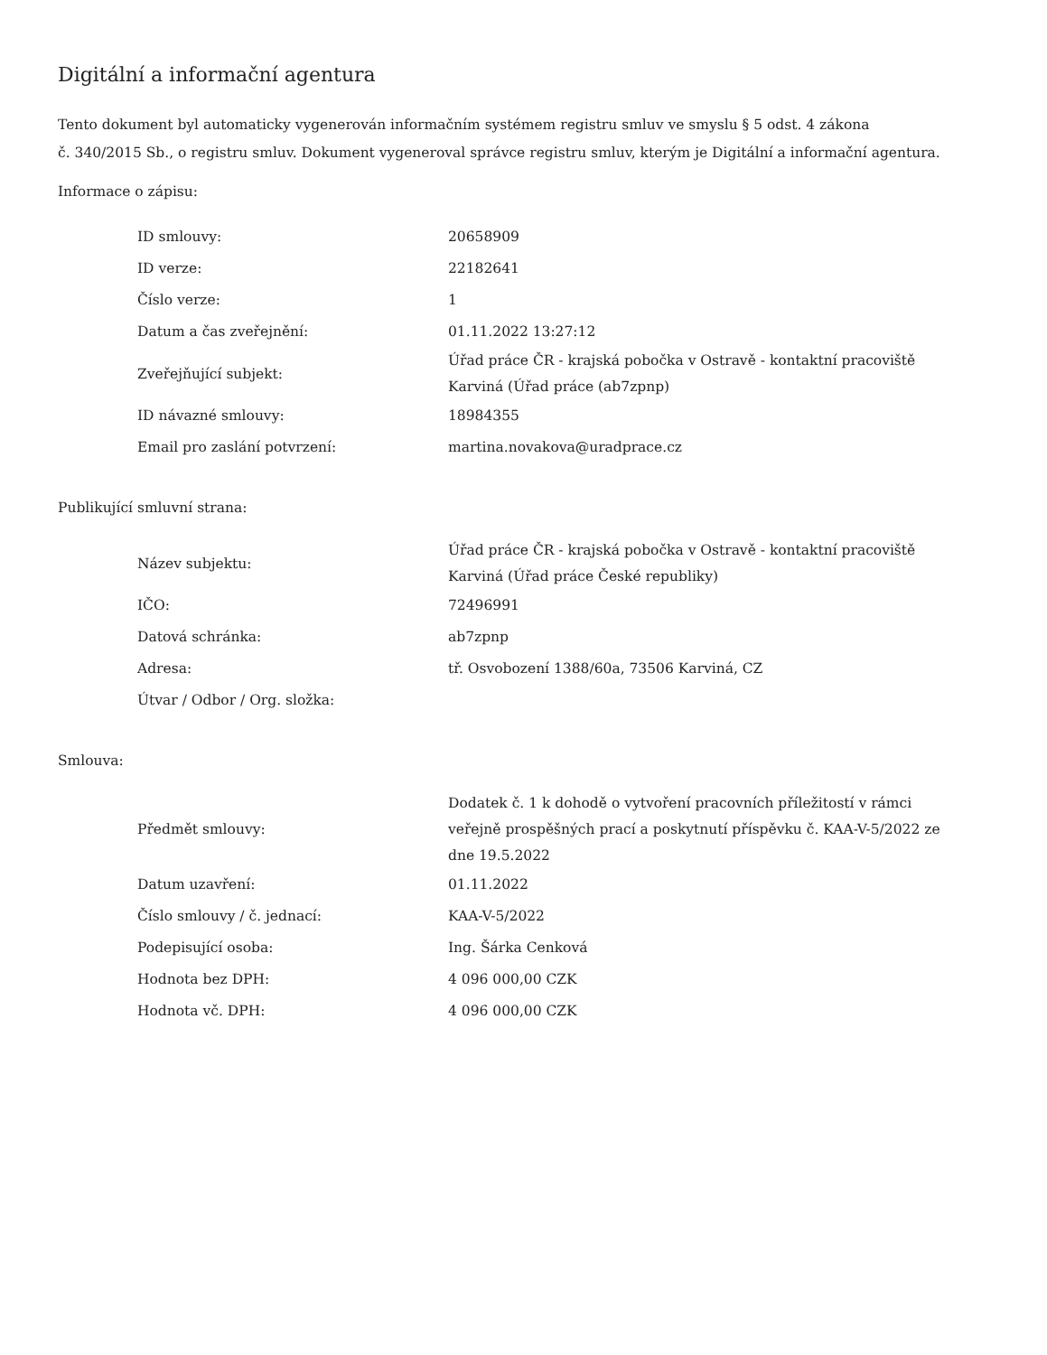Digitální a informační agentura
Tento dokument byl automaticky vygenerován informačním systémem registru smluv ve smyslu § 5 odst. 4 zákona
č. 340/2015 Sb., o registru smluv. Dokument vygeneroval správce registru smluv, kterým je Digitální a informační agentura.
Informace o zápisu:
| ID smlouvy: | 20658909 |
| ID verze: | 22182641 |
| Číslo verze: | 1 |
| Datum a čas zveřejnění: | 01.11.2022 13:27:12 |
| Zveřejňující subjekt: | Úřad práce ČR - krajská pobočka v Ostravě - kontaktní pracoviště Karviná (Úřad práce (ab7zpnp) |
| ID návazné smlouvy: | 18984355 |
| Email pro zaslání potvrzení: | martina.novakova@uradprace.cz |
Publikující smluvní strana:
| Název subjektu: | Úřad práce ČR - krajská pobočka v Ostravě - kontaktní pracoviště Karviná (Úřad práce České republiky) |
| IČO: | 72496991 |
| Datová schránka: | ab7zpnp |
| Adresa: | tř. Osvobození 1388/60a, 73506 Karviná, CZ |
| Útvar / Odbor / Org. složka: | |
Smlouva:
| Předmět smlouvy: | Dodatek č. 1 k dohodě o vytvoření pracovních příležitostí v rámci veřejně prospěšných prací a poskytnutí příspěvku č. KAA-V-5/2022 ze dne 19.5.2022 |
| Datum uzavření: | 01.11.2022 |
| Číslo smlouvy / č. jednací: | KAA-V-5/2022 |
| Podepisující osoba: | Ing. Šárka Cenková |
| Hodnota bez DPH: | 4 096 000,00 CZK |
| Hodnota vč. DPH: | 4 096 000,00 CZK |